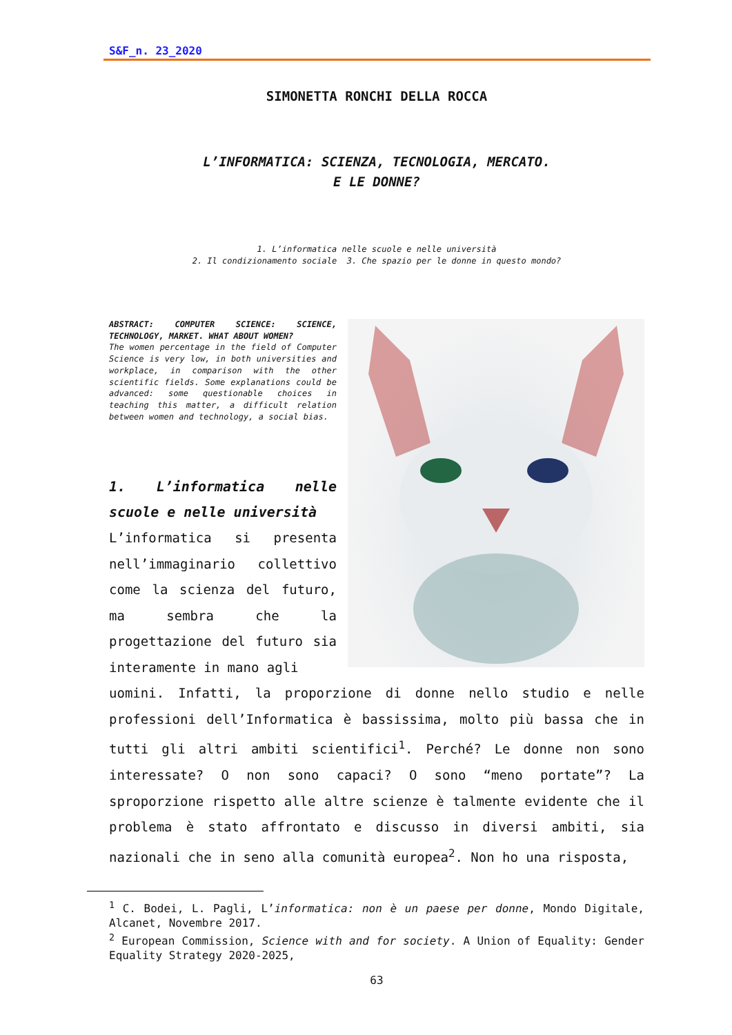S&F_n. 23_2020
SIMONETTA RONCHI DELLA ROCCA
L’INFORMATICA: SCIENZA, TECNOLOGIA, MERCATO.
E LE DONNE?
1. L’informatica nelle scuole e nelle università
2. Il condizionamento sociale 3. Che spazio per le donne in questo mondo?
ABSTRACT: COMPUTER SCIENCE: SCIENCE, TECHNOLOGY, MARKET. WHAT ABOUT WOMEN?
The women percentage in the field of Computer Science is very low, in both universities and workplace, in comparison with the other scientific fields. Some explanations could be advanced: some questionable choices in teaching this matter, a difficult relation between women and technology, a social bias.
1. L’informatica nelle scuole e nelle università
L’informatica si presenta nell’immaginario collettivo come la scienza del futuro, ma sembra che la progettazione del futuro sia interamente in mano agli
uomini. Infatti, la proporzione di donne nello studio e nelle professioni dell’Informatica è bassissima, molto più bassa che in tutti gli altri ambiti scientifici<sup>1</sup>. Perché? Le donne non sono interessate? O non sono capaci? O sono “meno portate”? La sproporzione rispetto alle altre scienze è talmente evidente che il problema è stato affrontato e discusso in diversi ambiti, sia nazionali che in seno alla comunità europea<sup>2</sup>. Non ho una risposta,
<sup>1</sup> C. Bodei, L. Pagli, L’informatica: non è un paese per donne, Mondo Digitale, Alcanet, Novembre 2017.
<sup>2</sup> European Commission, Science with and for society. A Union of Equality: Gender Equality Strategy 2020-2025,
63